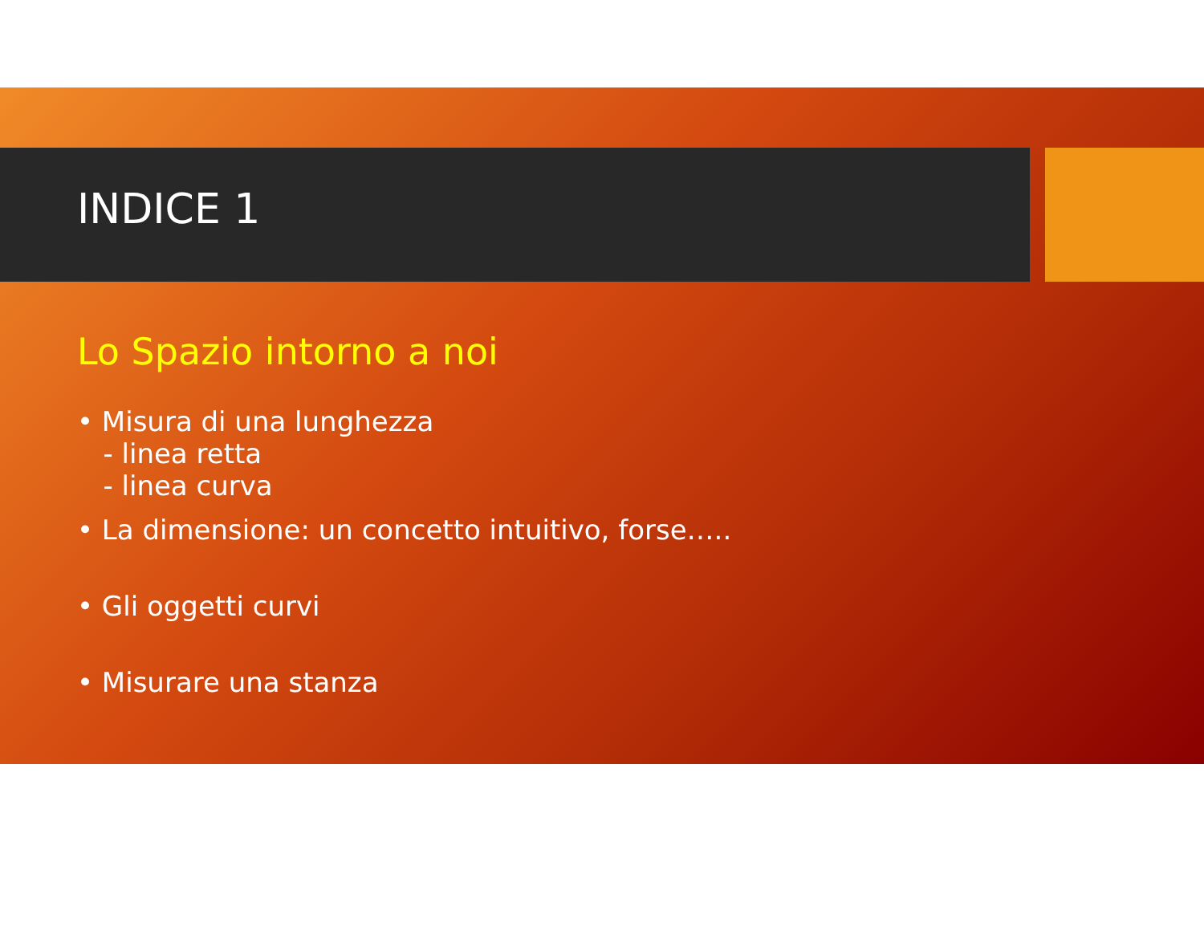INDICE 1
Lo Spazio intorno a noi
• Misura di una lunghezza
- linea retta
- linea curva
• La dimensione: un concetto intuitivo, forse…..
• Gli oggetti curvi
• Misurare una stanza